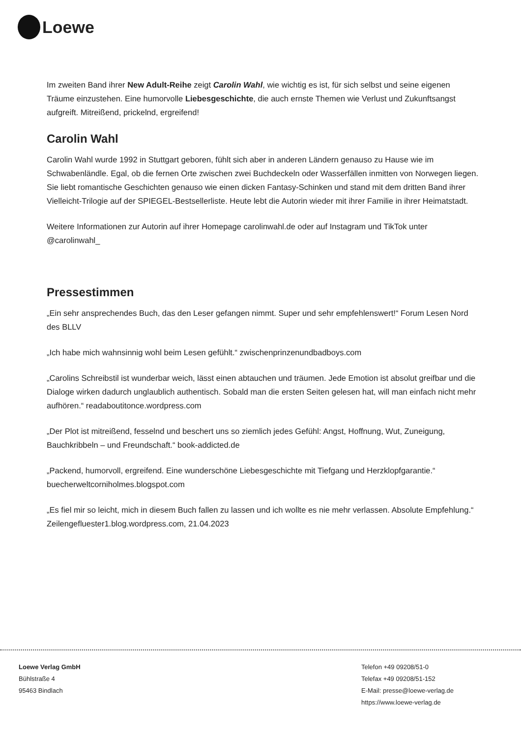Loewe
Im zweiten Band ihrer New Adult-Reihe zeigt Carolin Wahl, wie wichtig es ist, für sich selbst und seine eigenen Träume einzustehen. Eine humorvolle Liebesgeschichte, die auch ernste Themen wie Verlust und Zukunftsangst aufgreift. Mitreißend, prickelnd, ergreifend!
Carolin Wahl
Carolin Wahl wurde 1992 in Stuttgart geboren, fühlt sich aber in anderen Ländern genauso zu Hause wie im Schwabenländle. Egal, ob die fernen Orte zwischen zwei Buchdeckeln oder Wasserfällen inmitten von Norwegen liegen. Sie liebt romantische Geschichten genauso wie einen dicken Fantasy-Schinken und stand mit dem dritten Band ihrer Vielleicht-Trilogie auf der SPIEGEL-Bestsellerliste. Heute lebt die Autorin wieder mit ihrer Familie in ihrer Heimatstadt.
Weitere Informationen zur Autorin auf ihrer Homepage carolinwahl.de oder auf Instagram und TikTok unter @carolinwahl_
Pressestimmen
„Ein sehr ansprechendes Buch, das den Leser gefangen nimmt. Super und sehr empfehlenswert!“ Forum Lesen Nord des BLLV
„Ich habe mich wahnsinnig wohl beim Lesen gefühlt.“ zwischenprinzenundbadboys.com
„Carolins Schreibstil ist wunderbar weich, lässt einen abtauchen und träumen. Jede Emotion ist absolut greifbar und die Dialoge wirken dadurch unglaublich authentisch. Sobald man die ersten Seiten gelesen hat, will man einfach nicht mehr aufhören.“ readaboutitonce.wordpress.com
„Der Plot ist mitreißend, fesselnd und beschert uns so ziemlich jedes Gefühl: Angst, Hoffnung, Wut, Zuneigung, Bauchkribbeln – und Freundschaft.“ book-addicted.de
„Packend, humorvoll, ergreifend. Eine wunderschöne Liebesgeschichte mit Tiefgang und Herzklopfgarantie.“ buecherweltcorniholmes.blogspot.com
„Es fiel mir so leicht, mich in diesem Buch fallen zu lassen und ich wollte es nie mehr verlassen. Absolute Empfehlung.“ Zeilengefluester1.blog.wordpress.com, 21.04.2023
Loewe Verlag GmbH
Bühlstraße 4
95463 Bindlach
Telefon +49 09208/51-0
Telefax +49 09208/51-152
E-Mail: presse@loewe-verlag.de
https://www.loewe-verlag.de